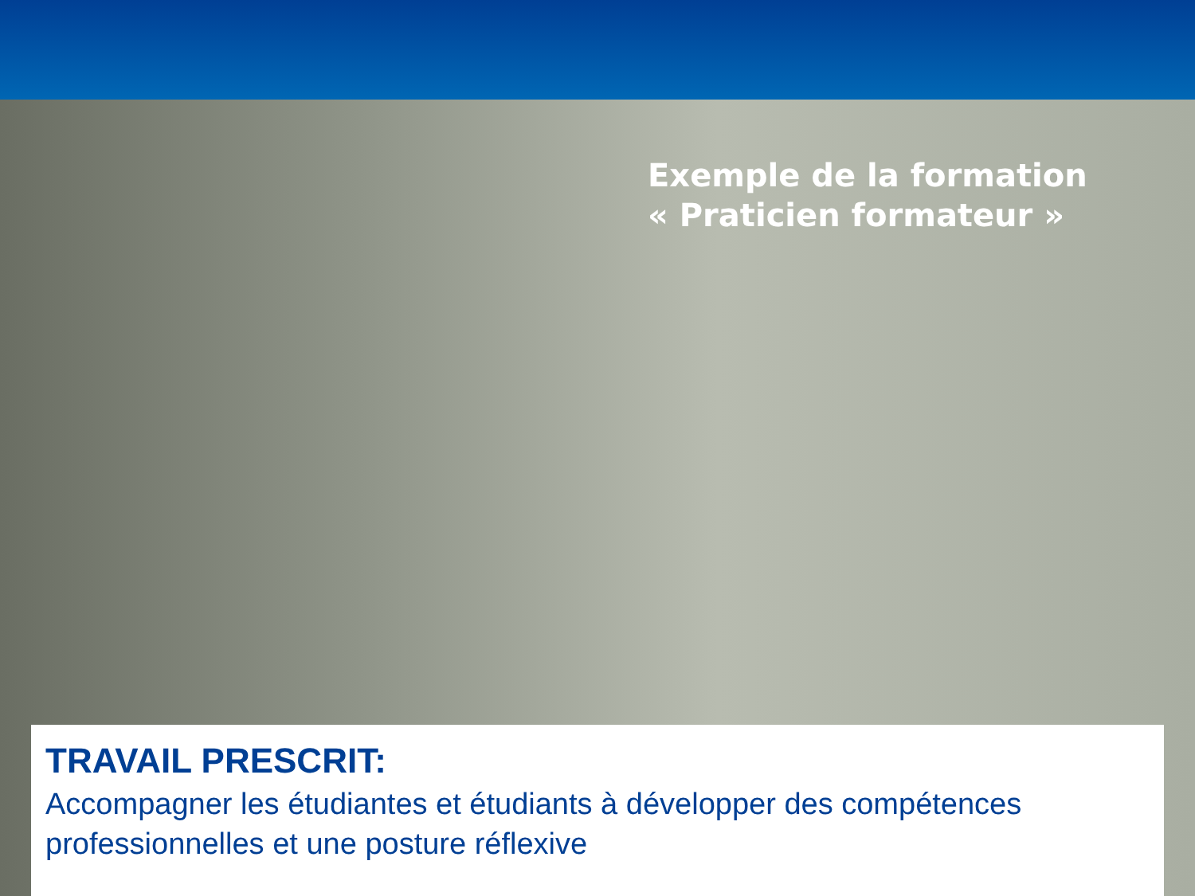Exemple de la formation
« Praticien formateur »
TRAVAIL PRESCRIT:
Accompagner les étudiantes et étudiants à développer des compétences professionnelles et une posture réflexive